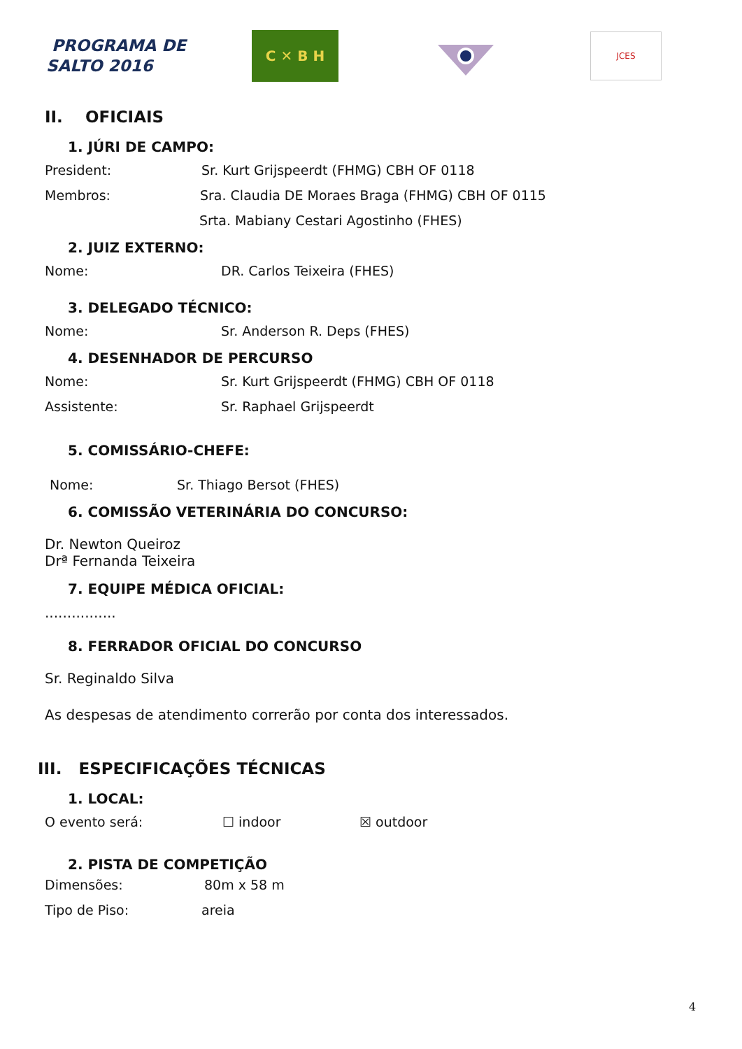PROGRAMA DE
SALTO 2016
C ✕ B H
JCES
II. OFICIAIS
1. JÚRI DE CAMPO:
President: Sr. Kurt Grijspeerdt (FHMG) CBH OF 0118
Membros: Sra. Claudia DE Moraes Braga (FHMG) CBH OF 0115
Srta. Mabiany Cestari Agostinho (FHES)
2. JUIZ EXTERNO:
Nome: DR. Carlos Teixeira (FHES)
3. DELEGADO TÉCNICO:
Nome: Sr. Anderson R. Deps (FHES)
4. DESENHADOR DE PERCURSO
Nome: Sr. Kurt Grijspeerdt (FHMG) CBH OF 0118
Assistente: Sr. Raphael Grijspeerdt
5. COMISSÁRIO-CHEFE:
Nome: Sr. Thiago Bersot (FHES)
6. COMISSÃO VETERINÁRIA DO CONCURSO:
Dr. Newton Queiroz
Drª Fernanda Teixeira
7. EQUIPE MÉDICA OFICIAL:
................
8. FERRADOR OFICIAL DO CONCURSO
Sr. Reginaldo Silva
As despesas de atendimento correrão por conta dos interessados.
III. ESPECIFICAÇÕES TÉCNICAS
1. LOCAL:
O evento será: ☐ indoor ☒ outdoor
2. PISTA DE COMPETIÇÃO
Dimensões: 80m x 58 m
Tipo de Piso: areia
4